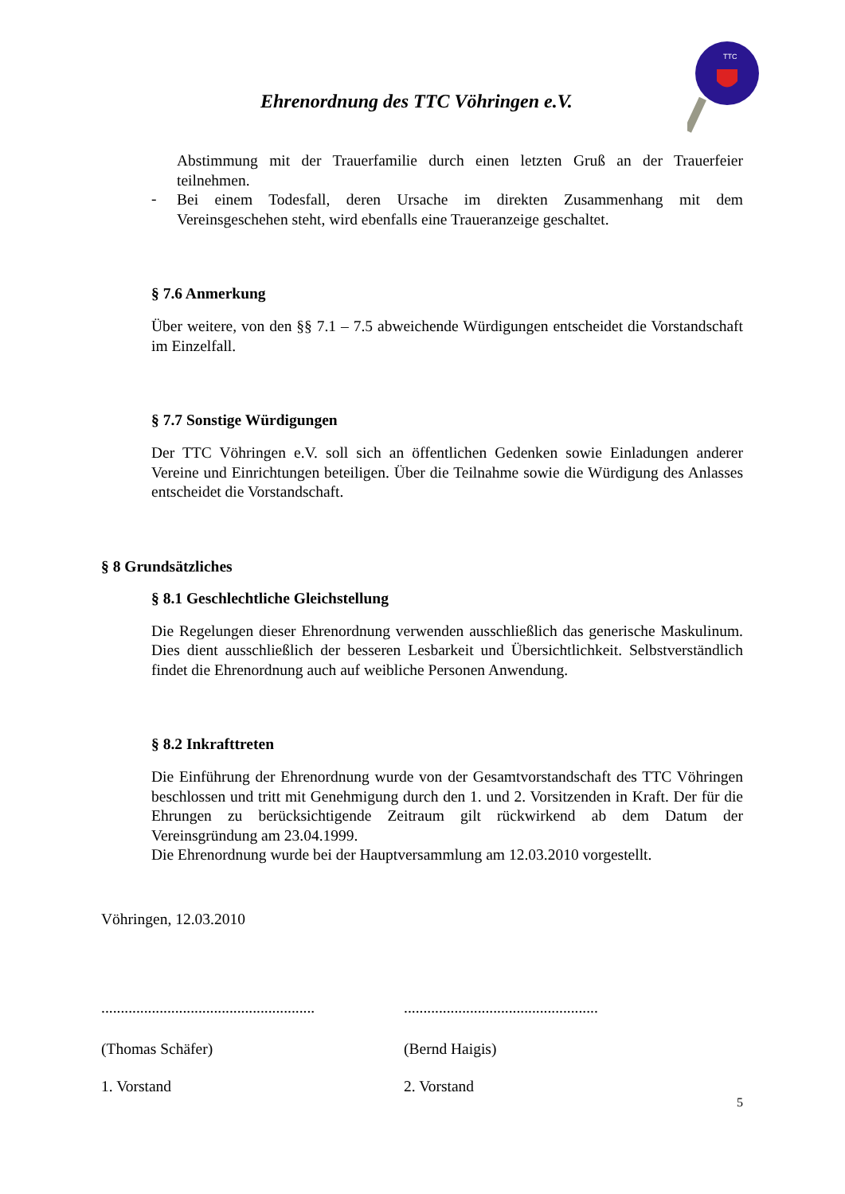Ehrenordnung des TTC Vöhringen e.V.
TTC
Abstimmung mit der Trauerfamilie durch einen letzten Gruß an der Trauerfeier teilnehmen.
-
Bei einem Todesfall, deren Ursache im direkten Zusammenhang mit dem Vereinsgeschehen steht, wird ebenfalls eine Traueranzeige geschaltet.
§ 7.6 Anmerkung
Über weitere, von den §§ 7.1 – 7.5 abweichende Würdigungen entscheidet die Vorstandschaft im Einzelfall.
§ 7.7 Sonstige Würdigungen
Der TTC Vöhringen e.V. soll sich an öffentlichen Gedenken sowie Einladungen anderer Vereine und Einrichtungen beteiligen. Über die Teilnahme sowie die Würdigung des Anlasses entscheidet die Vorstandschaft.
§ 8 Grundsätzliches
§ 8.1 Geschlechtliche Gleichstellung
Die Regelungen dieser Ehrenordnung verwenden ausschließlich das generische Maskulinum. Dies dient ausschließlich der besseren Lesbarkeit und Übersichtlichkeit. Selbstverständlich findet die Ehrenordnung auch auf weibliche Personen Anwendung.
§ 8.2 Inkrafttreten
Die Einführung der Ehrenordnung wurde von der Gesamtvorstandschaft des TTC Vöhringen beschlossen und tritt mit Genehmigung durch den 1. und 2. Vorsitzenden in Kraft. Der für die Ehrungen zu berücksichtigende Zeitraum gilt rückwirkend ab dem Datum der Vereinsgründung am 23.04.1999.
Die Ehrenordnung wurde bei der Hauptversammlung am 12.03.2010 vorgestellt.
Vöhringen, 12.03.2010
.......................................................
..................................................
(Thomas Schäfer) (Bernd Haigis)
1. Vorstand 2. Vorstand
5